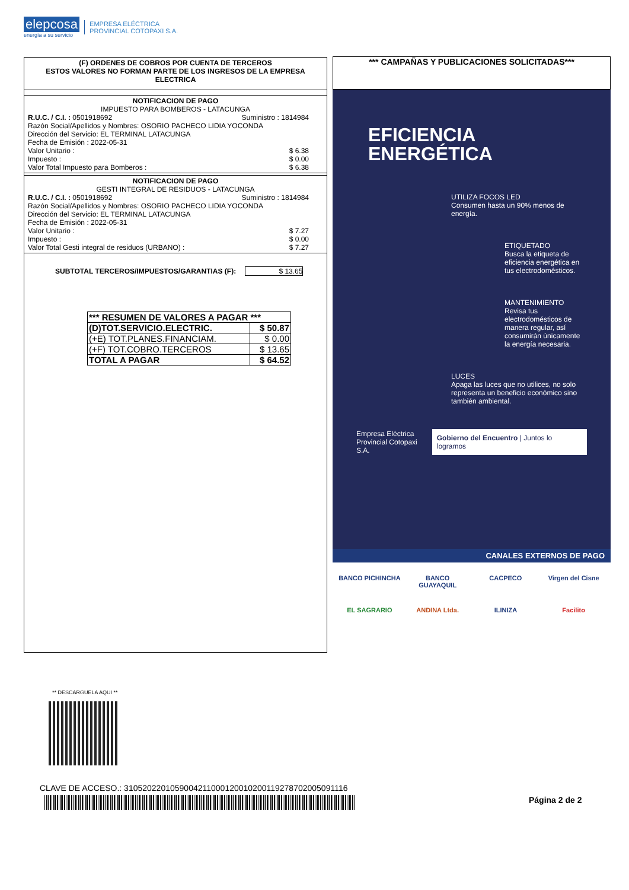elepcosa
energía a su servicio
EMPRESA ELÉCTRICA
PROVINCIAL COTOPAXI S.A.
(F) ORDENES DE COBROS POR CUENTA DE TERCEROS
ESTOS VALORES NO FORMAN PARTE DE LOS INGRESOS DE LA EMPRESA ELECTRICA
NOTIFICACION DE PAGO
IMPUESTO PARA BOMBEROS - LATACUNGA
R.U.C. / C.I. : 0501918692 Suministro : 1814984
Razón Social/Apellidos y Nombres: OSORIO PACHECO LIDIA YOCONDA
Dirección del Servicio: EL TERMINAL LATACUNGA
Fecha de Emisión : 2022-05-31
Valor Unitario : $ 6.38
Impuesto : $ 0.00
Valor Total Impuesto para Bomberos : $ 6.38
NOTIFICACION DE PAGO
GESTI INTEGRAL DE RESIDUOS - LATACUNGA
R.U.C. / C.I. : 0501918692 Suministro : 1814984
Razón Social/Apellidos y Nombres: OSORIO PACHECO LIDIA YOCONDA
Dirección del Servicio: EL TERMINAL LATACUNGA
Fecha de Emisión : 2022-05-31
Valor Unitario : $ 7.27
Impuesto : $ 0.00
Valor Total Gesti integral de residuos (URBANO) : $ 7.27
SUBTOTAL TERCEROS/IMPUESTOS/GARANTIAS (F): $ 13.65
| *** RESUMEN DE VALORES A PAGAR *** | |
| (D)TOT.SERVICIO.ELECTRIC. | $ 50.87 |
| (+E) TOT.PLANES.FINANCIAM. | $ 0.00 |
| (+F) TOT.COBRO.TERCEROS | $ 13.65 |
| TOTAL A PAGAR | $ 64.52 |
*** CAMPAÑAS Y PUBLICACIONES SOLICITADAS***
EFICIENCIA
ENERGÉTICA
UTILIZA FOCOS LED
Consumen hasta un 90% menos de energía.
ETIQUETADO
Busca la etiqueta de eficiencia energética en tus electrodomésticos.
MANTENIMIENTO
Revisa tus electrodomésticos de manera regular, así consumirán únicamente la energía necesaria.
LUCES
Apaga las luces que no utilices, no solo representa un beneficio económico sino también ambiental.
Empresa Eléctrica
Provincial Cotopaxi S.A. Gobierno del Encuentro | Juntos lo logramos
CANALES EXTERNOS DE PAGO
BANCO PICHINCHA BANCO GUAYAQUIL CACPECO Virgen del Cisne EL SAGRARIO ANDINA Ltda. ILINIZA Facilito
** DESCARGUELA AQUI **
CLAVE DE ACCESO.: 3105202201059004211000120010200119278702005091116
Página 2 de 2